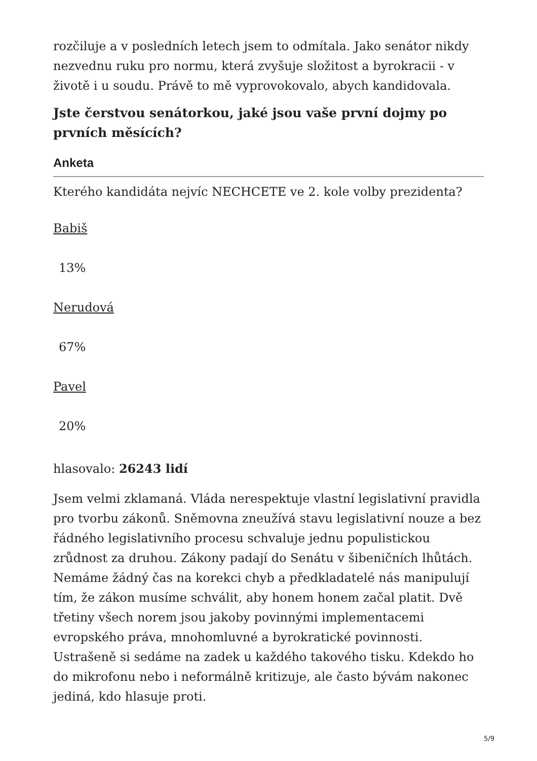rozčiluje a v posledních letech jsem to odmítala. Jako senátor nikdy nezvednu ruku pro normu, která zvyšuje složitost a byrokracii - v životě i u soudu. Právě to mě vyprovokovalo, abych kandidovala.
Jste čerstvou senátorkou, jaké jsou vaše první dojmy po prvních měsících?
Anketa
Kterého kandidáta nejvíc NECHCETE ve 2. kole volby prezidenta?
Babiš
13%
Nerudová
67%
Pavel
20%
hlasovalo: 26243 lidí
Jsem velmi zklamaná. Vláda nerespektuje vlastní legislativní pravidla pro tvorbu zákonů. Sněmovna zneužívá stavu legislativní nouze a bez řádného legislativního procesu schvaluje jednu populistickou zrůdnost za druhou. Zákony padají do Senátu v šibeničních lhůtách. Nemáme žádný čas na korekci chyb a předkladatelé nás manipulují tím, že zákon musíme schválit, aby honem honem začal platit. Dvě třetiny všech norem jsou jakoby povinnými implementacemi evropského práva, mnohomluvné a byrokratické povinnosti. Ustrašeně si sedáme na zadek u každého takového tisku. Kdekdo ho do mikrofonu nebo i neformálně kritizuje, ale často bývám nakonec jediná, kdo hlasuje proti.
5/9